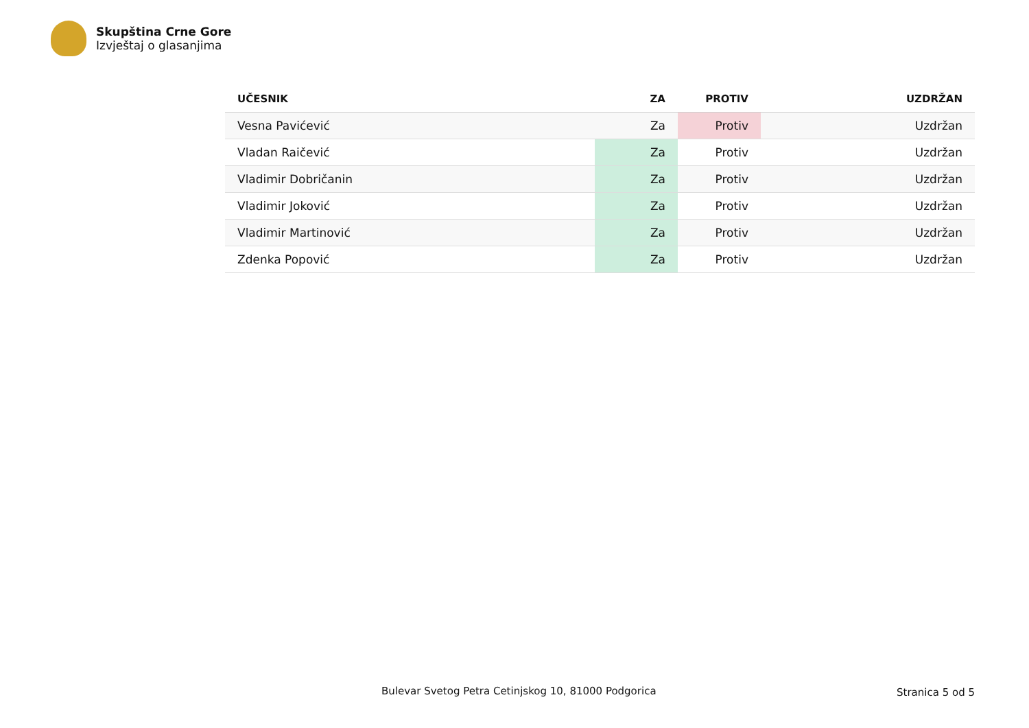Skupština Crne Gore
Izvještaj o glasanjima
| UČESNIK | ZA | PROTIV | UZDRŽAN |
| --- | --- | --- | --- |
| Vesna Pavićević | Za | Protiv | Uzdržan |
| Vladan Raičević | Za | Protiv | Uzdržan |
| Vladimir Dobričanin | Za | Protiv | Uzdržan |
| Vladimir Joković | Za | Protiv | Uzdržan |
| Vladimir Martinović | Za | Protiv | Uzdržan |
| Zdenka Popović | Za | Protiv | Uzdržan |
Bulevar Svetog Petra Cetinjskog 10, 81000 Podgorica
Stranica 5 od 5